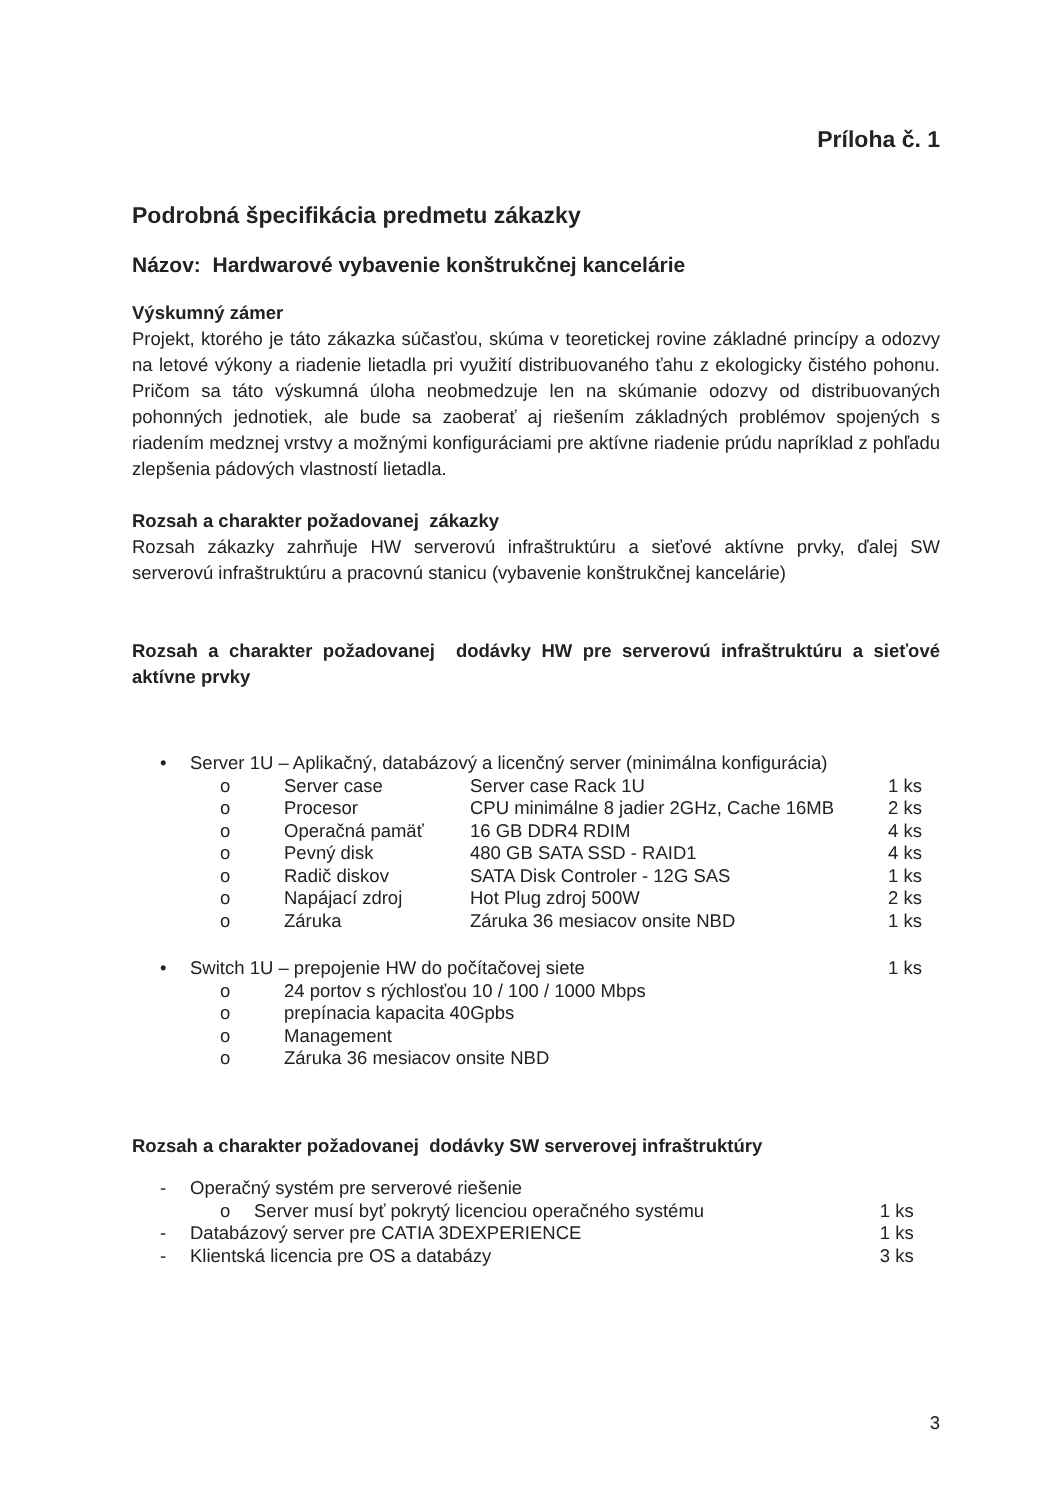Príloha č. 1
Podrobná špecifikácia predmetu zákazky
Názov: Hardwarové vybavenie konštrukčnej kancelárie
Výskumný zámer
Projekt, ktorého je táto zákazka súčasťou, skúma v teoretickej rovine základné princípy a odozvy na letové výkony a riadenie lietadla pri využití distribuovaného ťahu z ekologicky čistého pohonu. Pričom sa táto výskumná úloha neobmedzuje len na skúmanie odozvy od distribuovaných pohonných jednotiek, ale bude sa zaoberať aj riešením základných problémov spojených s riadením medznej vrstvy a možnými konfiguráciami pre aktívne riadenie prúdu napríklad z pohľadu zlepšenia pádových vlastností lietadla.
Rozsah a charakter požadovanej zákazky
Rozsah zákazky zahrňuje HW serverovú infraštruktúru a sieťové aktívne prvky, ďalej SW serverovú infraštruktúru a pracovnú stanicu (vybavenie konštrukčnej kancelárie)
Rozsah a charakter požadovanej dodávky HW pre serverovú infraštruktúru a sieťové aktívne prvky
| • | Server 1U – Aplikačný, databázový a licenčný server (minimálna konfigurácia) | | | |
| | o | Server case | Server case Rack 1U | 1 ks |
| | o | Procesor | CPU minimálne 8 jadier 2GHz, Cache 16MB | 2 ks |
| | o | Operačná pamäť | 16 GB DDR4 RDIM | 4 ks |
| | o | Pevný disk | 480 GB SATA SSD - RAID1 | 4 ks |
| | o | Radič diskov | SATA Disk Controler - 12G SAS | 1 ks |
| | o | Napájací zdroj | Hot Plug zdroj 500W | 2 ks |
| | o | Záruka | Záruka 36 mesiacov onsite NBD | 1 ks |
| • | Switch 1U – prepojenie HW do počítačovej siete | | | 1 ks |
| | o | 24 portov s rýchlosťou 10 / 100 / 1000 Mbps | | |
| | o | prepínacia kapacita 40Gpbs | | |
| | o | Management | | |
| | o | Záruka 36 mesiacov onsite NBD | | |
Rozsah a charakter požadovanej dodávky SW serverovej infraštruktúry
| - | Operačný systém pre serverové riešenie | | |
| | o | Server musí byť pokrytý licenciou operačného systému | 1 ks |
| - | Databázový server pre CATIA 3DEXPERIENCE | | 1 ks |
| - | Klientská licencia pre OS a databázy | | 3 ks |
3